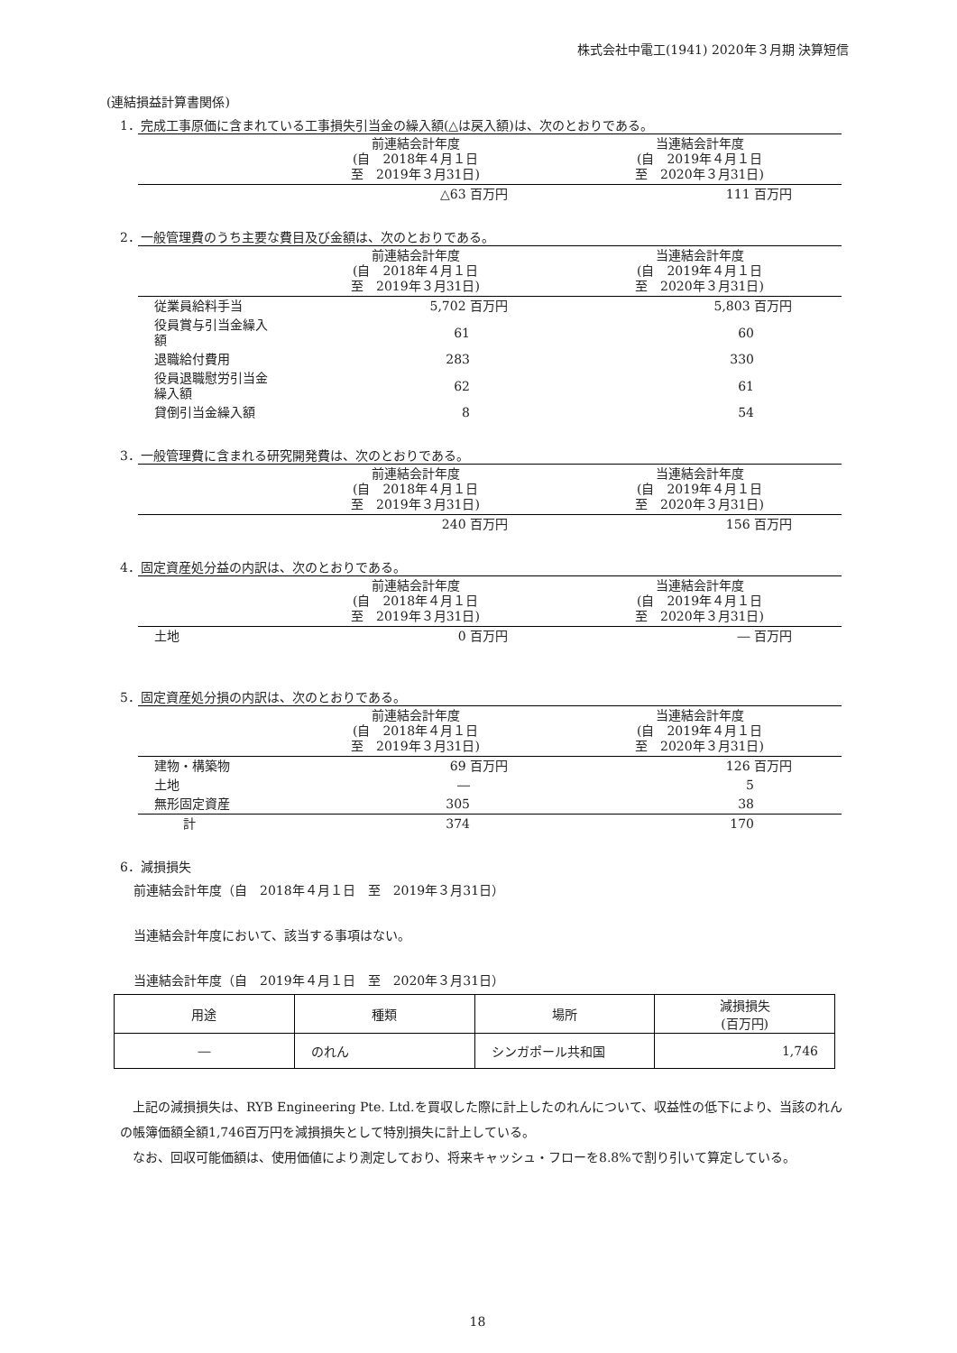株式会社中電工(1941) 2020年３月期 決算短信
(連結損益計算書関係)
1．完成工事原価に含まれている工事損失引当金の繰入額(△は戻入額)は、次のとおりである。
| | 前連結会計年度 (自 2018年４月１日 至 2019年３月31日) | 当連結会計年度 (自 2019年４月１日 至 2020年３月31日) |
| | △63 百万円 | 111 百万円 |
2．一般管理費のうち主要な費目及び金額は、次のとおりである。
| | 前連結会計年度 (自 2018年４月１日 至 2019年３月31日) | 当連結会計年度 (自 2019年４月１日 至 2020年３月31日) |
| 従業員給料手当 | 5,702 百万円 | 5,803 百万円 |
| 役員賞与引当金繰入額 | 61 | 60 |
| 退職給付費用 | 283 | 330 |
| 役員退職慰労引当金繰入額 | 62 | 61 |
| 貸倒引当金繰入額 | 8 | 54 |
3．一般管理費に含まれる研究開発費は、次のとおりである。
| | 前連結会計年度 (自 2018年４月１日 至 2019年３月31日) | 当連結会計年度 (自 2019年４月１日 至 2020年３月31日) |
| | 240 百万円 | 156 百万円 |
4．固定資産処分益の内訳は、次のとおりである。
| | 前連結会計年度 (自 2018年４月１日 至 2019年３月31日) | 当連結会計年度 (自 2019年４月１日 至 2020年３月31日) |
| 土地 | 0 百万円 | ― 百万円 |
5．固定資産処分損の内訳は、次のとおりである。
| | 前連結会計年度 (自 2018年４月１日 至 2019年３月31日) | 当連結会計年度 (自 2019年４月１日 至 2020年３月31日) |
| 建物・構築物 | 69 百万円 | 126 百万円 |
| 土地 | ― | 5 |
| 無形固定資産 | 305 | 38 |
| 計 | 374 | 170 |
6．減損損失
前連結会計年度（自　2018年４月１日　至　2019年３月31日）
当連結会計年度において、該当する事項はない。
当連結会計年度（自　2019年４月１日　至　2020年３月31日）
| 用途 | 種類 | 場所 | 減損損失 (百万円) |
| --- | --- | --- | --- |
| ― | のれん | シンガポール共和国 | 1,746 |
 上記の減損損失は、RYB Engineering Pte. Ltd.を買収した際に計上したのれんについて、収益性の低下により、当該のれんの帳簿価額全額1,746百万円を減損損失として特別損失に計上している。
 なお、回収可能価額は、使用価値により測定しており、将来キャッシュ・フローを8.8%で割り引いて算定している。
18